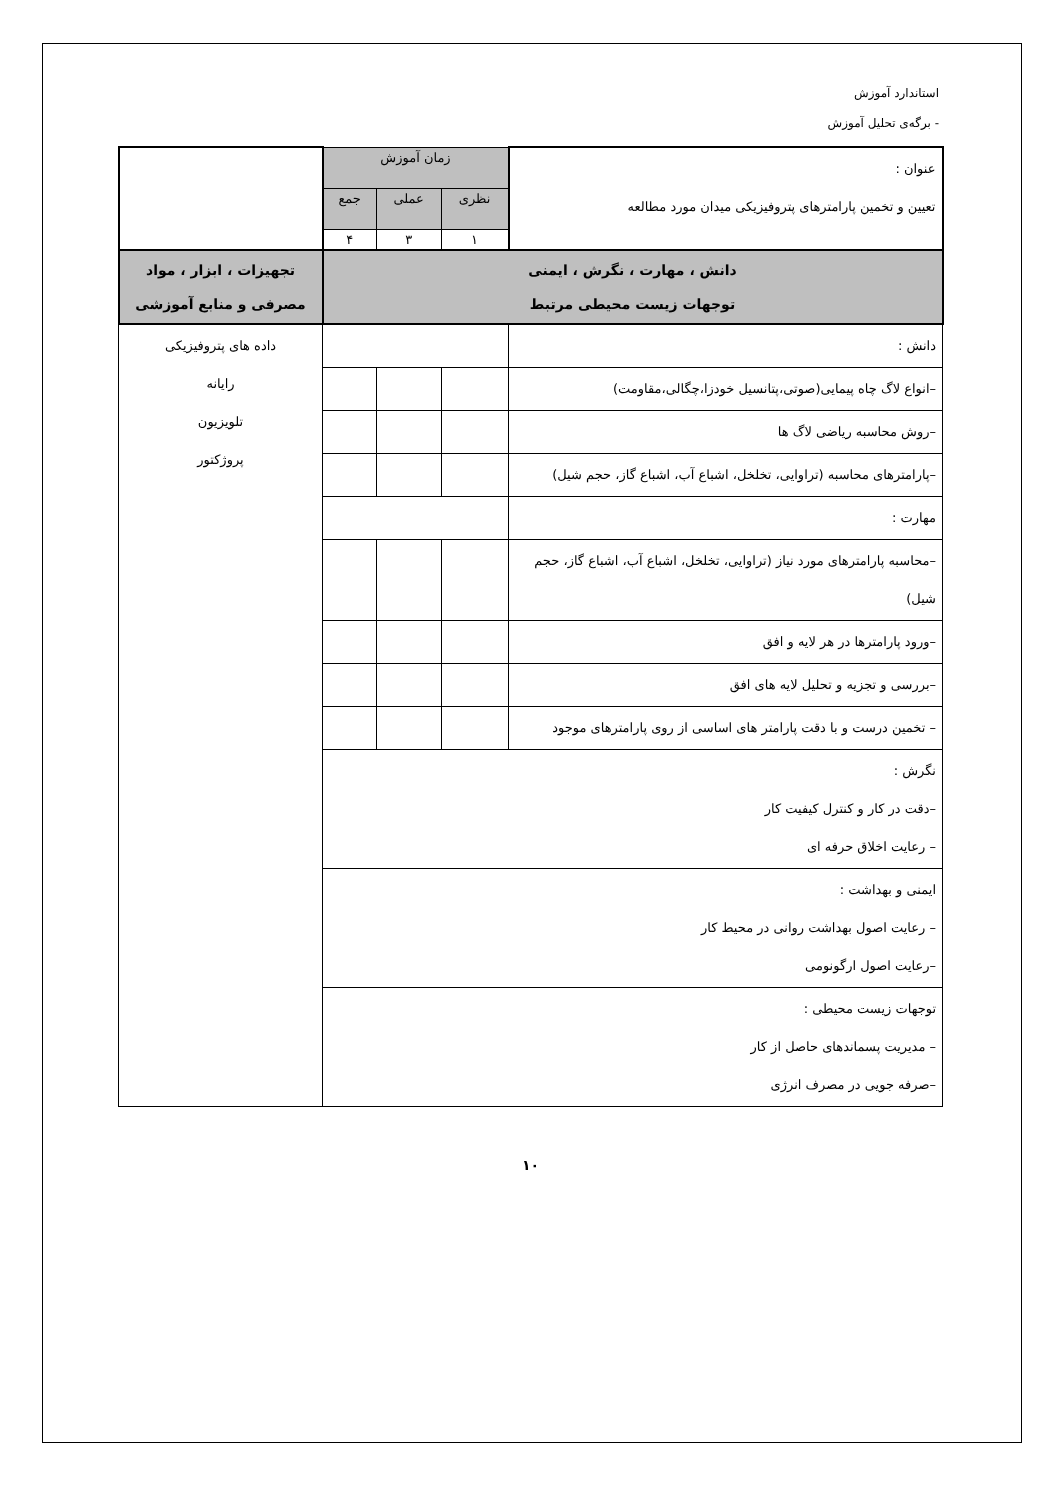استاندارد آموزش
- برگه‌ی تحلیل آموزش
| عنوان : تعیین و تخمین پارامترهای پتروفیزیکی میدان مورد مطالعه | زمان آموزش | | | |
| | نظری | عملی | جمع | |
| | ۱ | ۳ | ۴ | |
| دانش ، مهارت ، نگرش ، ایمنی توجهات زیست محیطی مرتبط | | | | تجهیزات ، ابزار ، مواد مصرفی و منابع آموزشی |
| دانش : | | | | داده های پتروفیزیکی رایانه تلویزیون پروژکتور |
| –انواع لاگ چاه پیمایی(صوتی،پتانسیل خودزا،چگالی،مقاومت) | | | | |
| –روش محاسبه ریاضی لاگ ها | | | | |
| –پارامترهای محاسبه (تراوایی، تخلخل، اشباع آب، اشباع گاز، حجم شیل) | | | | |
| مهارت : | | | | |
| –محاسبه پارامترهای مورد نیاز (تراوایی، تخلخل، اشباع آب، اشباع گاز، حجم شیل) | | | | |
| –ورود پارامترها در هر لایه و افق | | | | |
| –بررسی و تجزیه و تحلیل لایه های افق | | | | |
| – تخمین درست و با دقت پارامتر های اساسی از روی پارامترهای موجود | | | | |
| نگرش : –دقت در کار و کنترل کیفیت کار – رعایت اخلاق حرفه ای | | | | |
| ایمنی و بهداشت : – رعایت اصول بهداشت روانی در محیط کار –رعایت اصول ارگونومی | | | | |
| توجهات زیست محیطی : – مدیریت پسماندهای حاصل از کار –صرفه جویی در مصرف انرژی | | | | |
۱۰